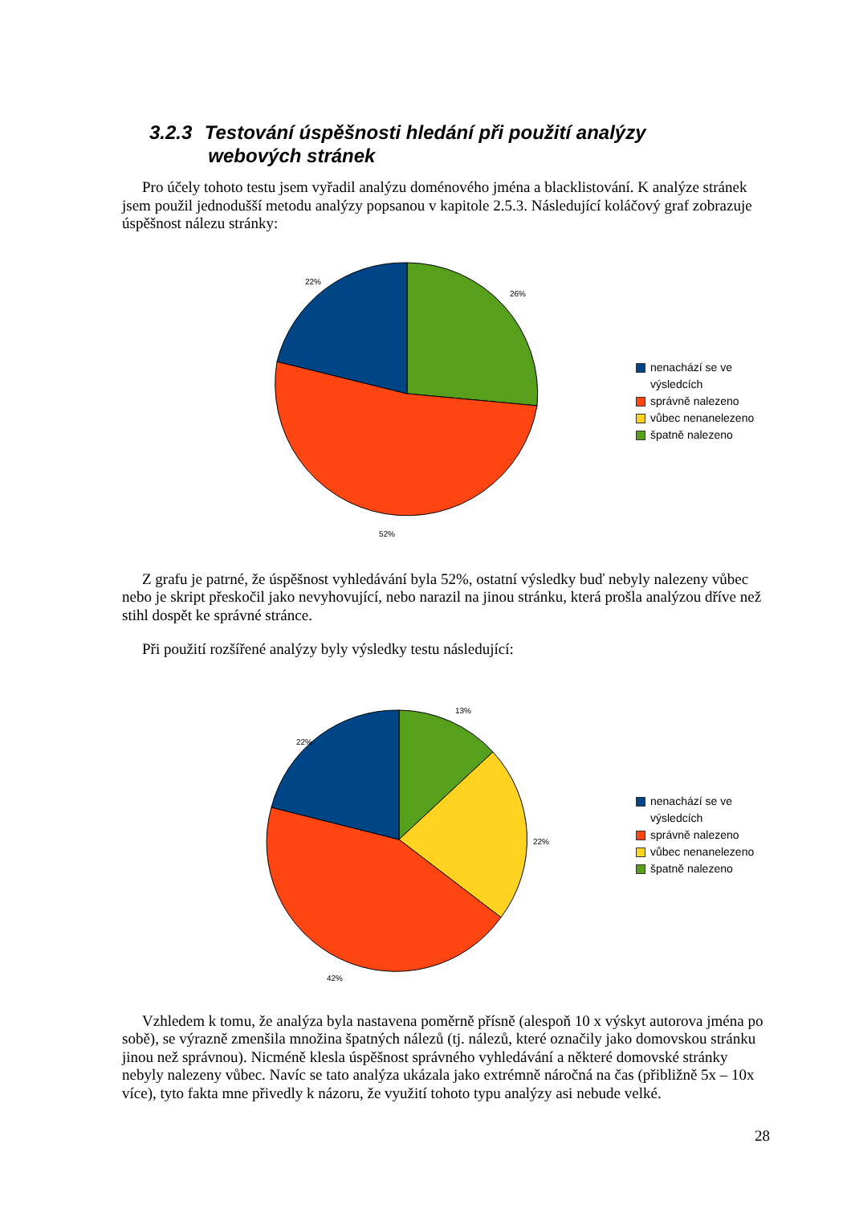3.2.3 Testování úspěšnosti hledání při použití analýzy
webových stránek
Pro účely tohoto testu jsem vyřadil analýzu doménového jména a blacklistování. K analýze stránek jsem použil jednodušší metodu analýzy popsanou v kapitole 2.5.3. Následující koláčový graf zobrazuje úspěšnost nálezu stránky:
22%
26%
52%
nenachází se ve
výsledcích
správně nalezeno
vůbec nenanelezeno
špatně nalezeno
Z grafu je patrné, že úspěšnost vyhledávání byla 52%, ostatní výsledky buď nebyly nalezeny vůbec nebo je skript přeskočil jako nevyhovující, nebo narazil na jinou stránku, která prošla analýzou dříve než stihl dospět ke správné stránce.
Při použití rozšířené analýzy byly výsledky testu následující:
22%
13%
22%
42%
nenachází se ve
výsledcích
správně nalezeno
vůbec nenanelezeno
špatně nalezeno
Vzhledem k tomu, že analýza byla nastavena poměrně přísně (alespoň 10 x výskyt autorova jména po sobě), se výrazně zmenšila množina špatných nálezů (tj. nálezů, které označily jako domovskou stránku jinou než správnou). Nicméně klesla úspěšnost správného vyhledávání a některé domovské stránky nebyly nalezeny vůbec. Navíc se tato analýza ukázala jako extrémně náročná na čas (přibližně 5x – 10x více), tyto fakta mne přivedly k názoru, že využití tohoto typu analýzy asi nebude velké.
28